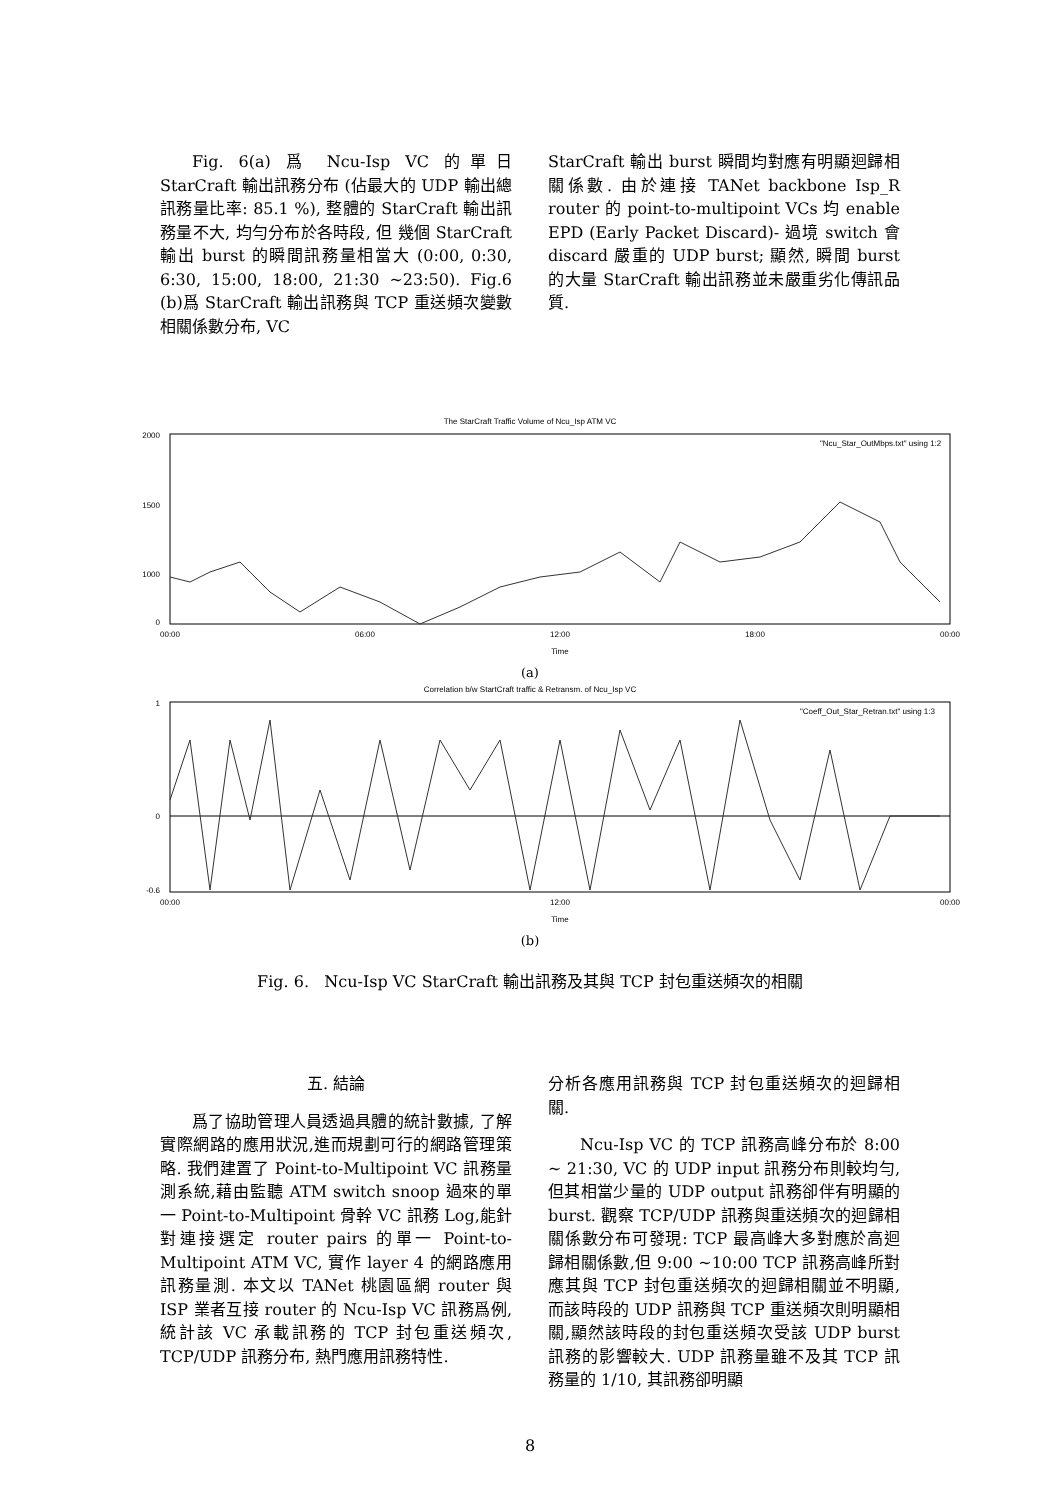Fig. 6(a) 爲 Ncu-Isp VC 的單日 StarCraft 輸出訊務分布 (佔最大的 UDP 輸出總訊務量比率: 85.1 %), 整體的 StarCraft 輸出訊務量不大, 均勻分布於各時段, 但 幾個 StarCraft 輸出 burst 的瞬間訊務量相當大 (0:00, 0:30, 6:30, 15:00, 18:00, 21:30 ~23:50). Fig.6 (b)爲 StarCraft 輸出訊務與 TCP 重送頻次變數相關係數分布, VC
StarCraft 輸出 burst 瞬間均對應有明顯迴歸相關係數. 由於連接 TANet backbone Isp_R router 的 point-to-multipoint VCs 均 enable EPD (Early Packet Discard)- 過境 switch 會 discard 嚴重的 UDP burst; 顯然, 瞬間 burst 的大量 StarCraft 輸出訊務並未嚴重劣化傳訊品質.
The StarCraft Traffic Volume of Ncu_Isp ATM VC
2000
1500
1000
0
00:00
06:00
12:00
18:00
00:00
Time
"Ncu_Star_OutMbps.txt" using 1:2
(a)
Correlation b/w StartCraft traffic & Retransm. of Ncu_Isp VC
1
0
-0.6
00:00
12:00
00:00
Time
"Coeff_Out_Star_Retran.txt" using 1:3
(b)
Fig. 6. Ncu-Isp VC StarCraft 輸出訊務及其與 TCP 封包重送頻次的相關
五. 結論
爲了協助管理人員透過具體的統計數據, 了解實際網路的應用狀況,進而規劃可行的網路管理策略. 我們建置了 Point-to-Multipoint VC 訊務量測系統,藉由監聽 ATM switch snoop 過來的單一 Point-to-Multipoint 骨幹 VC 訊務 Log,能針對連接選定 router pairs 的單一 Point-to-Multipoint ATM VC, 實作 layer 4 的網路應用訊務量測. 本文以 TANet 桃園區網 router 與 ISP 業者互接 router 的 Ncu-Isp VC 訊務爲例, 統計該 VC 承載訊務的 TCP 封包重送頻次, TCP/UDP 訊務分布, 熱門應用訊務特性.
分析各應用訊務與 TCP 封包重送頻次的迴歸相關.
Ncu-Isp VC 的 TCP 訊務高峰分布於 8:00 ~ 21:30, VC 的 UDP input 訊務分布則較均勻, 但其相當少量的 UDP output 訊務卻伴有明顯的 burst. 觀察 TCP/UDP 訊務與重送頻次的迴歸相關係數分布可發現: TCP 最高峰大多對應於高迴歸相關係數,但 9:00 ~10:00 TCP 訊務高峰所對應其與 TCP 封包重送頻次的迴歸相關並不明顯, 而該時段的 UDP 訊務與 TCP 重送頻次則明顯相關,顯然該時段的封包重送頻次受該 UDP burst 訊務的影響較大. UDP 訊務量雖不及其 TCP 訊務量的 1/10, 其訊務卻明顯
8